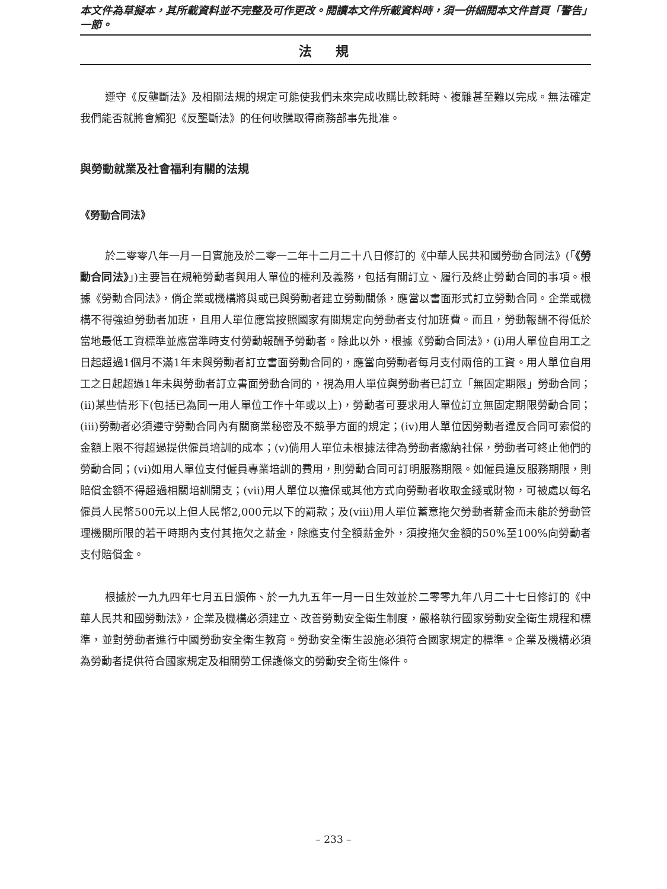本文件為草擬本，其所載資料並不完整及可作更改。閱讀本文件所載資料時，須一併細閱本文件首頁「警告」一節。
法規
遵守《反壟斷法》及相關法規的規定可能使我們未來完成收購比較耗時、複雜甚至難以完成。無法確定我們能否就將會觸犯《反壟斷法》的任何收購取得商務部事先批准。
與勞動就業及社會福利有關的法規
《勞動合同法》
於二零零八年一月一日實施及於二零一二年十二月二十八日修訂的《中華人民共和國勞動合同法》(「《勞動合同法》」)主要旨在規範勞動者與用人單位的權利及義務，包括有關訂立、履行及終止勞動合同的事項。根據《勞動合同法》，倘企業或機構將與或已與勞動者建立勞動關係，應當以書面形式訂立勞動合同。企業或機構不得強迫勞動者加班，且用人單位應當按照國家有關規定向勞動者支付加班費。而且，勞動報酬不得低於當地最低工資標準並應當準時支付勞動報酬予勞動者。除此以外，根據《勞動合同法》，(i)用人單位自用工之日起超過1個月不滿1年未與勞動者訂立書面勞動合同的，應當向勞動者每月支付兩倍的工資。用人單位自用工之日起超過1年未與勞動者訂立書面勞動合同的，視為用人單位與勞動者已訂立「無固定期限」勞動合同；(ii)某些情形下(包括已為同一用人單位工作十年或以上)，勞動者可要求用人單位訂立無固定期限勞動合同；(iii)勞動者必須遵守勞動合同內有關商業秘密及不競爭方面的規定；(iv)用人單位因勞動者違反合同可索償的金額上限不得超過提供僱員培訓的成本；(v)倘用人單位未根據法律為勞動者繳納社保，勞動者可終止他們的勞動合同；(vi)如用人單位支付僱員專業培訓的費用，則勞動合同可訂明服務期限。如僱員違反服務期限，則賠償金額不得超過相關培訓開支；(vii)用人單位以擔保或其他方式向勞動者收取金錢或財物，可被處以每名僱員人民幣500元以上但人民幣2,000元以下的罰款；及(viii)用人單位蓄意拖欠勞動者薪金而未能於勞動管理機關所限的若干時期內支付其拖欠之薪金，除應支付全額薪金外，須按拖欠金額的50%至100%向勞動者支付賠償金。
根據於一九九四年七月五日頒佈、於一九九五年一月一日生效並於二零零九年八月二十七日修訂的《中華人民共和國勞動法》，企業及機構必須建立、改善勞動安全衛生制度，嚴格執行國家勞動安全衛生規程和標準，並對勞動者進行中國勞動安全衛生教育。勞動安全衛生設施必須符合國家規定的標準。企業及機構必須為勞動者提供符合國家規定及相關勞工保護條文的勞動安全衛生條件。
– 233 –